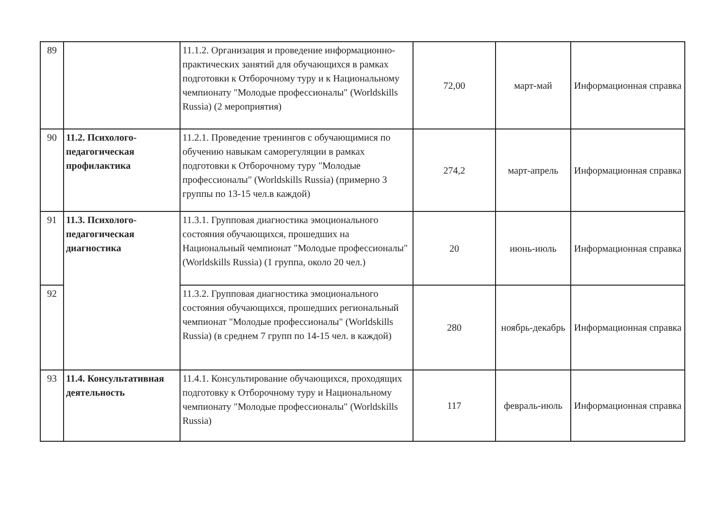| 89 | | 11.1.2. Организация и проведение информационно-практических занятий для обучающихся в рамках подготовки к Отборочному туру и к Национальному чемпионату "Молодые профессионалы" (Worldskills Russia) (2 мероприятия) | 72,00 | март-май | Информационная справка |
| 90 | 11.2. Психолого-педагогическая профилактика | 11.2.1. Проведение тренингов с обучающимися по обучению навыкам саморегуляции в рамках подготовки к Отборочному туру "Молодые профессионалы" (Worldskills Russia) (примерно 3 группы по 13-15 чел.в каждой) | 274,2 | март-апрель | Информационная справка |
| 91 | 11.3. Психолого-педагогическая диагностика | 11.3.1. Групповая диагностика эмоционального состояния обучающихся, прошедших на Национальный чемпионат "Молодые профессионалы" (Worldskills Russia) (1 группа, около 20 чел.) | 20 | июнь-июль | Информационная справка |
| 92 | | 11.3.2. Групповая диагностика эмоционального состояния обучающихся, прошедших региональный чемпионат "Молодые профессионалы" (Worldskills Russia) (в среднем 7 групп по 14-15 чел. в каждой) | 280 | ноябрь-декабрь | Информационная справка |
| 93 | 11.4. Консультативная деятельность | 11.4.1. Консультирование обучающихся, проходящих подготовку к Отборочному туру и Национальному чемпионату "Молодые профессионалы" (Worldskills Russia) | 117 | февраль-июль | Информационная справка |